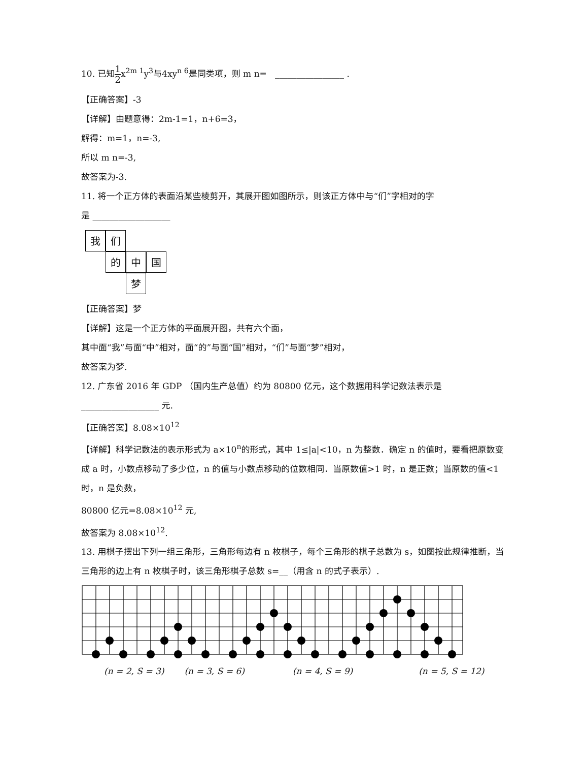10. 已知1 2x<sup>2m 1</sup>y<sup>3</sup>与4xy<sup>n 6</sup>是同类项，则 m n= ________________ .
【正确答案】-3
【详解】由题意得：2m-1=1，n+6=3，
解得：m=1，n=-3,
所以 m n=-3,
故答案为-3.
11. 将一个正方体的表面沿某些棱剪开，其展开图如图所示，则该正方体中与“们”字相对的字
是 __________________
我
们
的
中
国
梦
【正确答案】梦
【详解】这是一个正方体的平面展开图，共有六个面，
其中面“我”与面“中”相对，面“的”与面“国”相对，“们”与面“梦”相对，
故答案为梦.
12. 广东省 2016 年 GDP （国内生产总值）约为 80800 亿元，这个数据用科学记数法表示是
__________________ 元.
【正确答案】8.08×10<sup>12</sup>
【详解】科学记数法的表示形式为 a×10<sup>n</sup>的形式，其中 1≤|a|<10，n 为整数．确定 n 的值时，要看把原数变成 a 时，小数点移动了多少位，n 的值与小数点移动的位数相同．当原数值>1 时，n 是正数；当原数的值<1 时，n 是负数，
80800 亿元=8.08×10<sup>12</sup> 元,
故答案为 8.08×10<sup>12</sup>.
13. 用棋子摆出下列一组三角形，三角形每边有 n 枚棋子，每个三角形的棋子总数为 s，如图按此规律推断，当三角形的边上有 n 枚棋子时，该三角形棋子总数 s=__（用含 n 的式子表示）.
(n = 2, S = 3) (n = 3, S = 6) (n = 4, S = 9) (n = 5, S = 12)